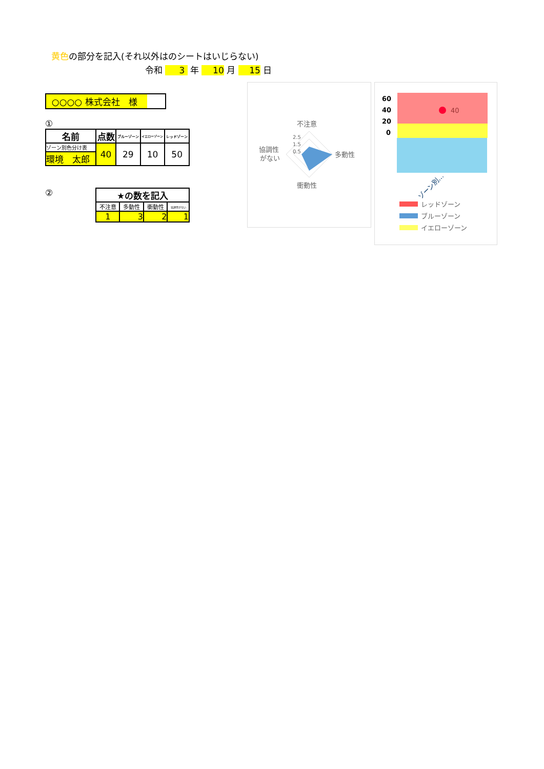黄色の部分を記入(それ以外はのシートはいじらない)
令和 3 年 10 月 15 日
○○○○ 株式会社　様
①
| 名前 | 点数 | ブルーゾーン | イエローゾーン | レッドゾーン |
| --- | --- | --- | --- | --- |
| ゾーン別色分け表 | 40 | 29 | 10 | 50 |
| 環境 太郎 | | | | |
②
| ★の数を記入 | | | |
| --- | --- | --- | --- |
| 不注意 | 多動性 | 衝動性 | 協調性がない |
| 1 | 3 | 2 | 1 |
不注意
多動性
衝動性
協調性
がない
2.5
1.5
0.5
60
40
20
0
40
ゾーン別…
レッドゾーン
ブルーゾーン
イエローゾーン